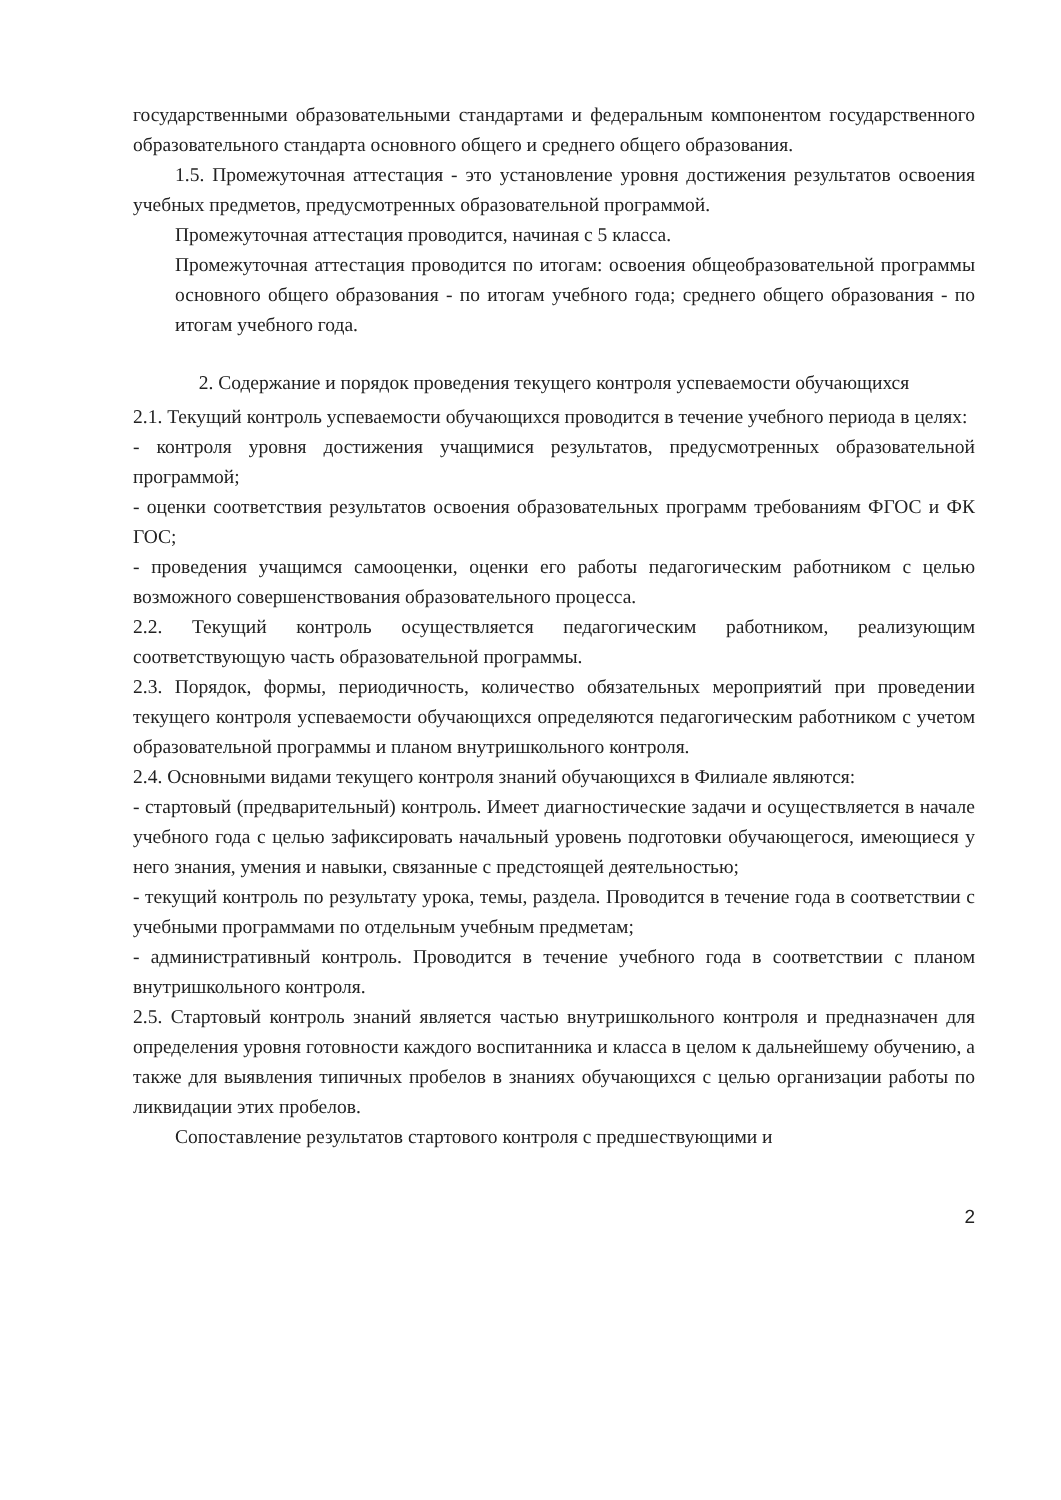государственными образовательными стандартами и федеральным компонентом государственного образовательного стандарта основного общего и среднего общего образования.
1.5. Промежуточная аттестация - это установление уровня достижения результатов освоения учебных предметов, предусмотренных образовательной программой.
Промежуточная аттестация проводится, начиная с 5 класса.
Промежуточная аттестация проводится по итогам: освоения общеобразовательной программы основного общего образования - по итогам учебного года; среднего общего образования - по итогам учебного года.
2. Содержание и порядок проведения текущего контроля успеваемости обучающихся
2.1. Текущий контроль успеваемости обучающихся проводится в течение учебного периода в целях:
- контроля уровня достижения учащимися результатов, предусмотренных образовательной программой;
- оценки соответствия результатов освоения образовательных программ требованиям ФГОС и ФК ГОС;
- проведения учащимся самооценки, оценки его работы педагогическим работником с целью возможного совершенствования образовательного процесса.
2.2. Текущий контроль осуществляется педагогическим работником, реализующим соответствующую часть образовательной программы.
2.3. Порядок, формы, периодичность, количество обязательных мероприятий при проведении текущего контроля успеваемости обучающихся определяются педагогическим работником с учетом образовательной программы и планом внутришкольного контроля.
2.4. Основными видами текущего контроля знаний обучающихся в Филиале являются:
- стартовый (предварительный) контроль. Имеет диагностические задачи и осуществляется в начале учебного года с целью зафиксировать начальный уровень подготовки обучающегося, имеющиеся у него знания, умения и навыки, связанные с предстоящей деятельностью;
- текущий контроль по результату урока, темы, раздела. Проводится в течение года в соответствии с учебными программами по отдельным учебным предметам;
- административный контроль. Проводится в течение учебного года в соответствии с планом внутришкольного контроля.
2.5. Стартовый контроль знаний является частью внутришкольного контроля и предназначен для определения уровня готовности каждого воспитанника и класса в целом к дальнейшему обучению, а также для выявления типичных пробелов в знаниях обучающихся с целью организации работы по ликвидации этих пробелов.
Сопоставление результатов стартового контроля с предшествующими и
2